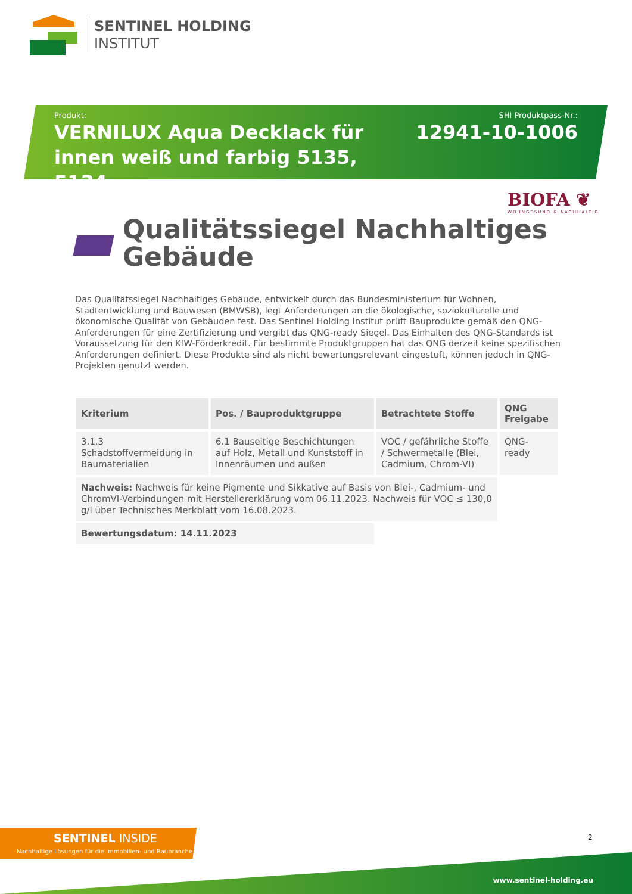SENTINEL HOLDING
INSTITUT
Produkt:
VERNILUX Aqua Decklack für innen weiß und farbig 5135, 5134
SHI Produktpass-Nr.:
12941-10-1006
BIOFA ❦
WOHNGESUND & NACHHALTIG
Qualitätssiegel Nachhaltiges
Gebäude
Das Qualitätssiegel Nachhaltiges Gebäude, entwickelt durch das Bundesministerium für Wohnen, Stadtentwicklung und Bauwesen (BMWSB), legt Anforderungen an die ökologische, soziokulturelle und ökonomische Qualität von Gebäuden fest. Das Sentinel Holding Institut prüft Bauprodukte gemäß den QNG-Anforderungen für eine Zertifizierung und vergibt das QNG-ready Siegel. Das Einhalten des QNG-Standards ist Voraussetzung für den KfW-Förderkredit. Für bestimmte Produktgruppen hat das QNG derzeit keine spezifischen Anforderungen definiert. Diese Produkte sind als nicht bewertungsrelevant eingestuft, können jedoch in QNG-Projekten genutzt werden.
| Kriterium | Pos. / Bauproduktgruppe | Betrachtete Stoffe | QNG Freigabe |
| --- | --- | --- | --- |
| 3.1.3 Schadstoffvermeidung in Baumaterialien | 6.1 Bauseitige Beschichtungen auf Holz, Metall und Kunststoff in Innenräumen und außen | VOC / gefährliche Stoffe / Schwermetalle (Blei, Cadmium, Chrom-VI) | QNG-ready |
| Nachweis: Nachweis für keine Pigmente und Sikkative auf Basis von Blei-, Cadmium- und ChromVI-Verbindungen mit Herstellererklärung vom 06.11.2023. Nachweis für VOC ≤ 130,0 g/l über Technisches Merkblatt vom 16.08.2023. | | | |
| Bewertungsdatum: 14.11.2023 | | | |
SENTINEL INSIDE
Nachhaltige Lösungen für die Immobilien- und Baubranche
2
www.sentinel-holding.eu